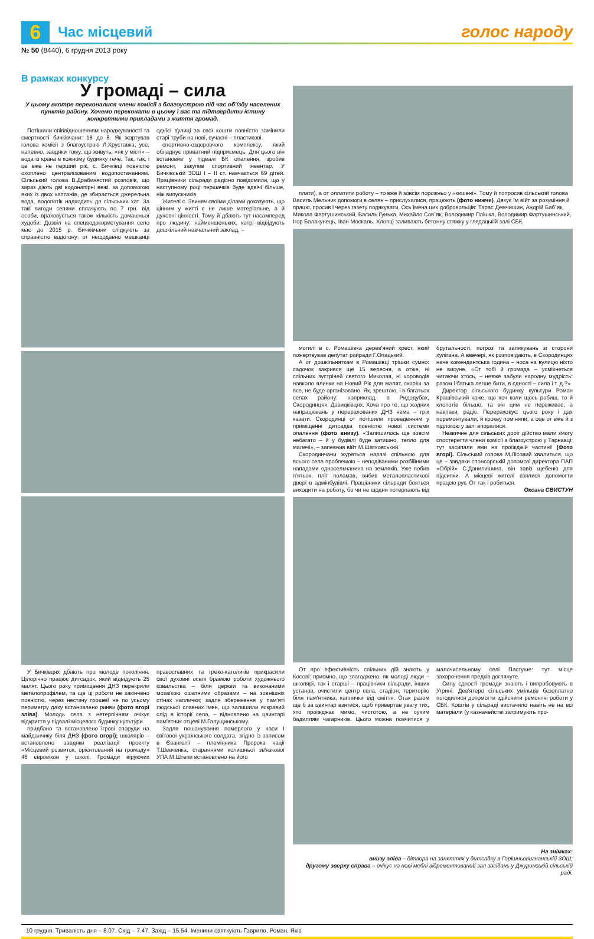6
Час місцевий
голос народу
№ 50 (8440), 6 грудня 2013 року
В рамках конкурсу
У громаді – сила
У цьому вкотре переконалися члени комісії з благоустрою під час об'їзду населених пунктів району. Хочемо переконати в цьому і вас та підтвердити істину конкретними прикладами з життя громад.
Потішили співвідношенням народжуваності та смертності бичківчани: 18 до 8. Як жартував голова комісії з благоустрою Л.Хруставка, усе, напевно, завдяки тому, що живуть, «як у місті» – вода із крана в кожному будинку тече. Так, так, і це вже не перший рік, с. Бичківці повністю охоплено централізованим водопостачанням. Сільський голова В.Драбинястий розповів, що зараз діють дві водонапірні вежі, за допомогою яких із двох каптажів, де збирається джерельна вода, водопотік надходить до сільських хат. За такі вигоди селяни сплачують по 7 грн. від особи, враховується також кількість домашньої худоби. Дозвіл на спецводокористування село має до 2015 р. Бичківчани слідкують за справністю водогону: от нещодавно мешканці однієї вулиці за свої кошти повністю замінили старі труби на нові, сучасні – пластикові.
спортивно-оздоровчого комплексу, який обладнує приватний підприємець. Для цього він встановив у підвалі БК опалення, зробив ремонт, закупив спортивний інвентар. У Бичківській ЗОШ I – II ст. навчається 69 дітей. Працівники сільради радісно повідомили, що у наступному році першачків буде вдвічі більше, ніж випускників.
Жителі с. Звиняч своїми ділами доказують, що цінним у житті є не лише матеріальне, а й духовні цінності. Тому й дбають тут насамперед про людину: найменшеньких, котрі відвідують дошкільний навчальний заклад, –
У Бичківцях дбають про молоде покоління. Цілорічно працює дитсадок, який відвідують 25 малят. Цього року приміщення ДНЗ перекрили металопрофілем, та ще ці роботи не закінчено повністю, через нестачу грошей не по усьому периметру даху встановлено ринви (фото вгорі зліва). Молодь села з нетерпінням очікує відкриття у підвалі місцевого будинку культури
придбано та встановлено ігрові споруди на майданчику біля ДНЗ (фото вгорі); школярів – встановлено завдяки реалізації проекту «Місцевий розвиток, орієнтований на громаду» 46 євровікон у школі. Громади віруючих православних та греко-католиків прикрасили свої духовні оселі брамою роботи художнього ковальства – біля церкви та виконаними мозаїкою ошатними образами – на зовнішніх стінах каплички; задля збереження у пам'яті людської славних імен, що залишили яскравий слід в історії села, – відновлено на цвинтарі пам'ятник отцеві М.Галущинському.
Задля пошанування померлого у часи I світової українського солдата, згідно із записом в Євангелії – племінника Пророка нації Т.Шевченка, стараннями колишньої зв'язкової УПА М.Штепи встановлено на його
плати), а от оплатити роботу – то вже й зовсім порожньо у «кишені». Тому й попросив сільський голова Василь Мельник допомоги в селян – прислухалися, працюють (фото нижче). Дякує їм війт за розуміння й працю, просив і через газету подякувати. Ось імена цих добровольців: Тарас Демчишин, Андрій Баб`як, Микола Фартушинський, Василь Гунька, Михайло Сов`як, Володимир Плішка, Володимир Фартушинський, Ігор Балакунець, Іван Москаль. Хлопці заливають бетонну стяжку у глядацькій залі СБК.
могилі в с. Ромашівка дерев'яний хрест, який пожертвував депутат райради Г.Опацький.
А от дошкільняткам в Ромашівці трішки сумно: садочок закрився ще 15 вересня, а отже, ні спільних зустрічей святого Миколая, ні хороводів навколо ялинки на Новий Рік для малят, скоріш за все, не буде організовано. Як, зрештою, і в багатьох селах району: наприклад, в Ридодубах, Скородинцях, Давидківцях. Хоча про те, що жодних напрацювань у перерахованих ДНЗ нема – гріх казати. Скородинці от потішили проведенням у приміщенні дитсадка повністю нової системи опалення (фото внизу). «Залишилось ще зовсім небагато – й у будівлі буде затишно, тепло для малечі», – запевнив війт М.Шатковський.
Скородинчани журяться наразі спільною для всього села проблемою – неподіваними розбійними нападами односельчанина на земляків. Уже побив п'ятьох, пліт поламав, вибив металопластикові двері в адмінбудівлі. Працівники сільради бояться виходити на роботу, бо чи не щодня потерпають від брутальності, погроз та залякувань зі сторони хулігана. А ввечері, як розповідають, в Скородинцях наче комендантська година – носа на вулицю ніхто не висуне. «От тобі й громада – усміхнеться читаючи хтось, – невже забули народну мудрість: разом і батька легше бити, в єдності – сила і т. д.?»
Директор сільського будинку культури Роман Крашівський каже, що хоч коли щось робиш, то й клопотів більше, та він цим не переживає, а навпаки, радіє. Перераховує: цього року і дах поремонтували, й крокву поміняли, а оце от вже й з підлогою у залі впоралися.
Незвичне для сільських доріг дійство мали змогу спостерегти члени комісії з благоустрою у Тарнавці: тут засипали ями на проїжджій частині! (Фото вгорі). Сільський голова М.Лісовий хвалиться, що це – завдяки спонсорській допомозі директора ПАП «Обрій» С.Данилишина, він завіз щебеню для підсипки. А місцеві жителі взялися допомогти працею рук. От так і робиться.
Оксана СВИСТУН
От про ефективність спільних дій знають у Косові: приємно, що злагоджено, як молоді люди – школярі, так і старші – працівники сільради, інших установ, очистили центр села, стадіон, територію біля пам'ятника, каплички від сміття. Отак разом ще б за цвинтар взятися, щоб привертав увагу тих, хто проїжджає мимо, чистотою, а не сухим бадиллям чагарників. Цього можна повчитися у малочисельному селі Пастуше: тут місце захоронення предків доглянуте.
Силу єдності громади знають і випробовують в Угрині. Дев'ятеро сільських умільців безоплатно погодилися допомогти здійснити ремонтні роботи у СБК. Коштів у сільраді вистачило навіть не на всі матеріали (у казначействі затримують про-
На знімках:
внизу зліва – дітвора на заняттях у дитсадку в Горішньовигнанській ЗОШ;
другому зверху справа – очікує на нові меблі відремонтований зал засідань у Джуринській сільській раді.
10 грудня. Тривалість дня – 8.07. Схід – 7.47. Захід – 15.54. Іменини святкують Гаврило, Роман, Яків